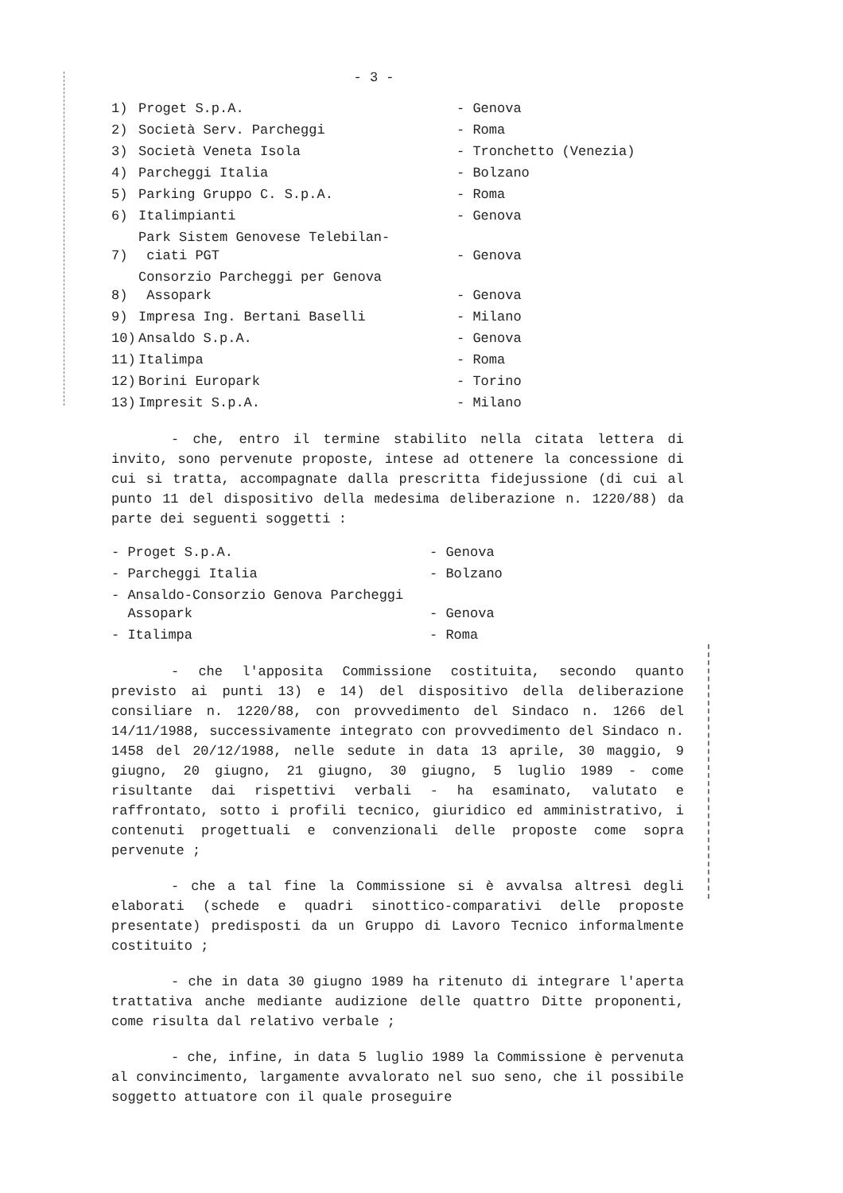- 3 -
| 1) | Proget S.p.A. | - Genova |
| 2) | Società Serv. Parcheggi | - Roma |
| 3) | Società Veneta Isola | - Tronchetto (Venezia) |
| 4) | Parcheggi Italia | - Bolzano |
| 5) | Parking Gruppo C. S.p.A. | - Roma |
| 6) | Italimpianti | - Genova |
| 7) | Park Sistem Genovese Telebilan- ciati PGT | - Genova |
| 8) | Consorzio Parcheggi per Genova Assopark | - Genova |
| 9) | Impresa Ing. Bertani Baselli | - Milano |
| 10) | Ansaldo S.p.A. | - Genova |
| 11) | Italimpa | - Roma |
| 12) | Borini Europark | - Torino |
| 13) | Impresit S.p.A. | - Milano |
- che, entro il termine stabilito nella citata lettera di invito, sono pervenute proposte, intese ad ottenere la concessione di cui si tratta, accompagnate dalla prescritta fidejussione (di cui al punto 11 del dispositivo della medesima deliberazione n. 1220/88) da parte dei seguenti soggetti :
| - Proget S.p.A. | - Genova |
| - Parcheggi Italia | - Bolzano |
| - Ansaldo-Consorzio Genova Parcheggi Assopark | - Genova |
| - Italimpa | - Roma |
- che l'apposita Commissione costituita, secondo quanto previsto ai punti 13) e 14) del dispositivo della deliberazione consiliare n. 1220/88, con provvedimento del Sindaco n. 1266 del 14/11/1988, successivamente integrato con provvedimento del Sindaco n. 1458 del 20/12/1988, nelle sedute in data 13 aprile, 30 maggio, 9 giugno, 20 giugno, 21 giugno, 30 giugno, 5 luglio 1989 - come risultante dai rispettivi verbali - ha esaminato, valutato e raffrontato, sotto i profili tecnico, giuridico ed amministrativo, i contenuti progettuali e convenzionali delle proposte come sopra pervenute ;
- che a tal fine la Commissione si è avvalsa altresì degli elaborati (schede e quadri sinottico-comparativi delle proposte presentate) predisposti da un Gruppo di Lavoro Tecnico informalmente costituito ;
- che in data 30 giugno 1989 ha ritenuto di integrare l'aperta trattativa anche mediante audizione delle quattro Ditte proponenti, come risulta dal relativo verbale ;
- che, infine, in data 5 luglio 1989 la Commissione è pervenuta al convincimento, largamente avvalorato nel suo seno, che il possibile soggetto attuatore con il quale proseguire